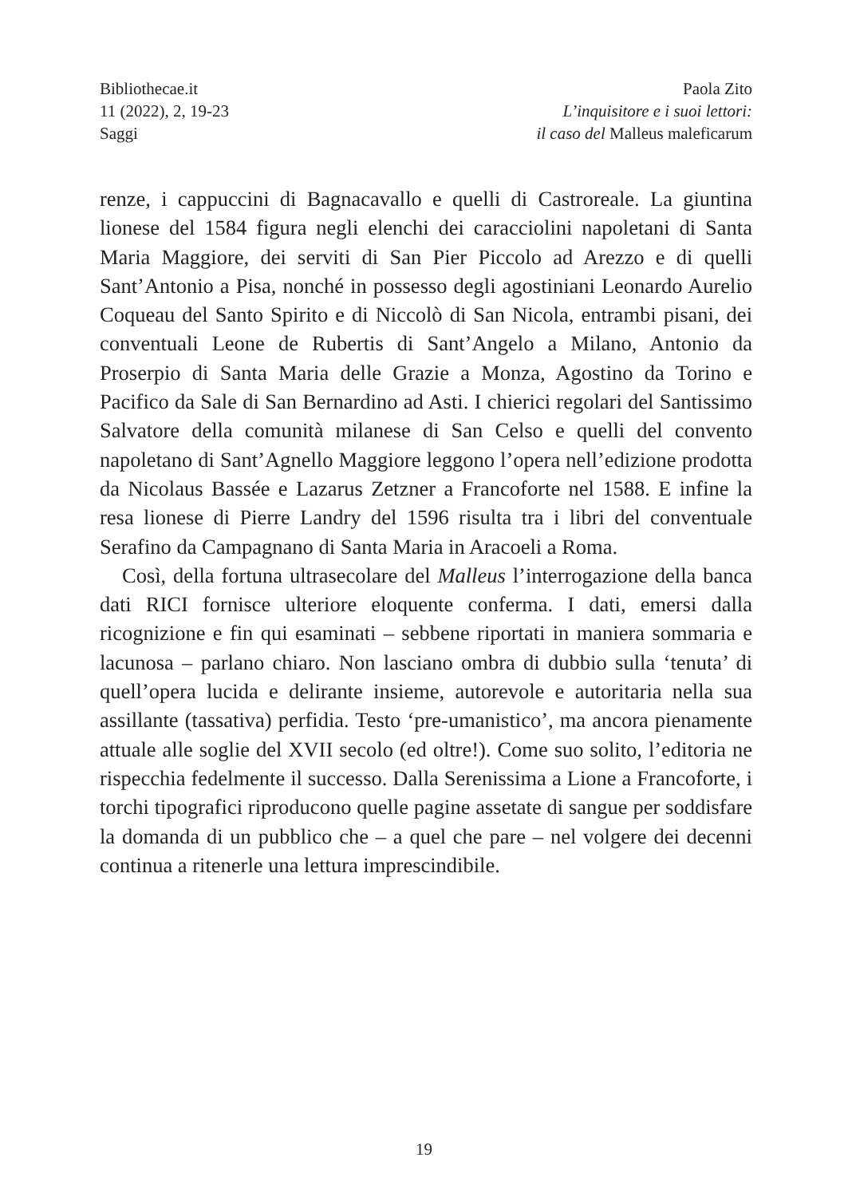Bibliothecae.it
11 (2022), 2, 19-23
Saggi
Paola Zito
L’inquisitore e i suoi lettori:
il caso del Malleus maleficarum
renze, i cappuccini di Bagnacavallo e quelli di Castroreale. La giuntina lionese del 1584 figura negli elenchi dei caracciolini napoletani di Santa Maria Maggiore, dei serviti di San Pier Piccolo ad Arezzo e di quelli Sant’Antonio a Pisa, nonché in possesso degli agostiniani Leonardo Aurelio Coqueau del Santo Spirito e di Niccolò di San Nicola, entrambi pisani, dei conventuali Leone de Rubertis di Sant’Angelo a Milano, Antonio da Proserpio di Santa Maria delle Grazie a Monza, Agostino da Torino e Pacifico da Sale di San Bernardino ad Asti. I chierici regolari del Santissimo Salvatore della comunità milanese di San Celso e quelli del convento napoletano di Sant’Agnello Maggiore leggono l’opera nell’edizione prodotta da Nicolaus Bassée e Lazarus Zetzner a Francoforte nel 1588. E infine la resa lionese di Pierre Landry del 1596 risulta tra i libri del conventuale Serafino da Campagnano di Santa Maria in Aracoeli a Roma.
Così, della fortuna ultrasecolare del Malleus l’interrogazione della banca dati RICI fornisce ulteriore eloquente conferma. I dati, emersi dalla ricognizione e fin qui esaminati – sebbene riportati in maniera sommaria e lacunosa – parlano chiaro. Non lasciano ombra di dubbio sulla ‘tenuta’ di quell’opera lucida e delirante insieme, autorevole e autoritaria nella sua assillante (tassativa) perfidia. Testo ‘pre-umanistico’, ma ancora pienamente attuale alle soglie del XVII secolo (ed oltre!). Come suo solito, l’editoria ne rispecchia fedelmente il successo. Dalla Serenissima a Lione a Francoforte, i torchi tipografici riproducono quelle pagine assetate di sangue per soddisfare la domanda di un pubblico che – a quel che pare – nel volgere dei decenni continua a ritenerle una lettura imprescindibile.
19